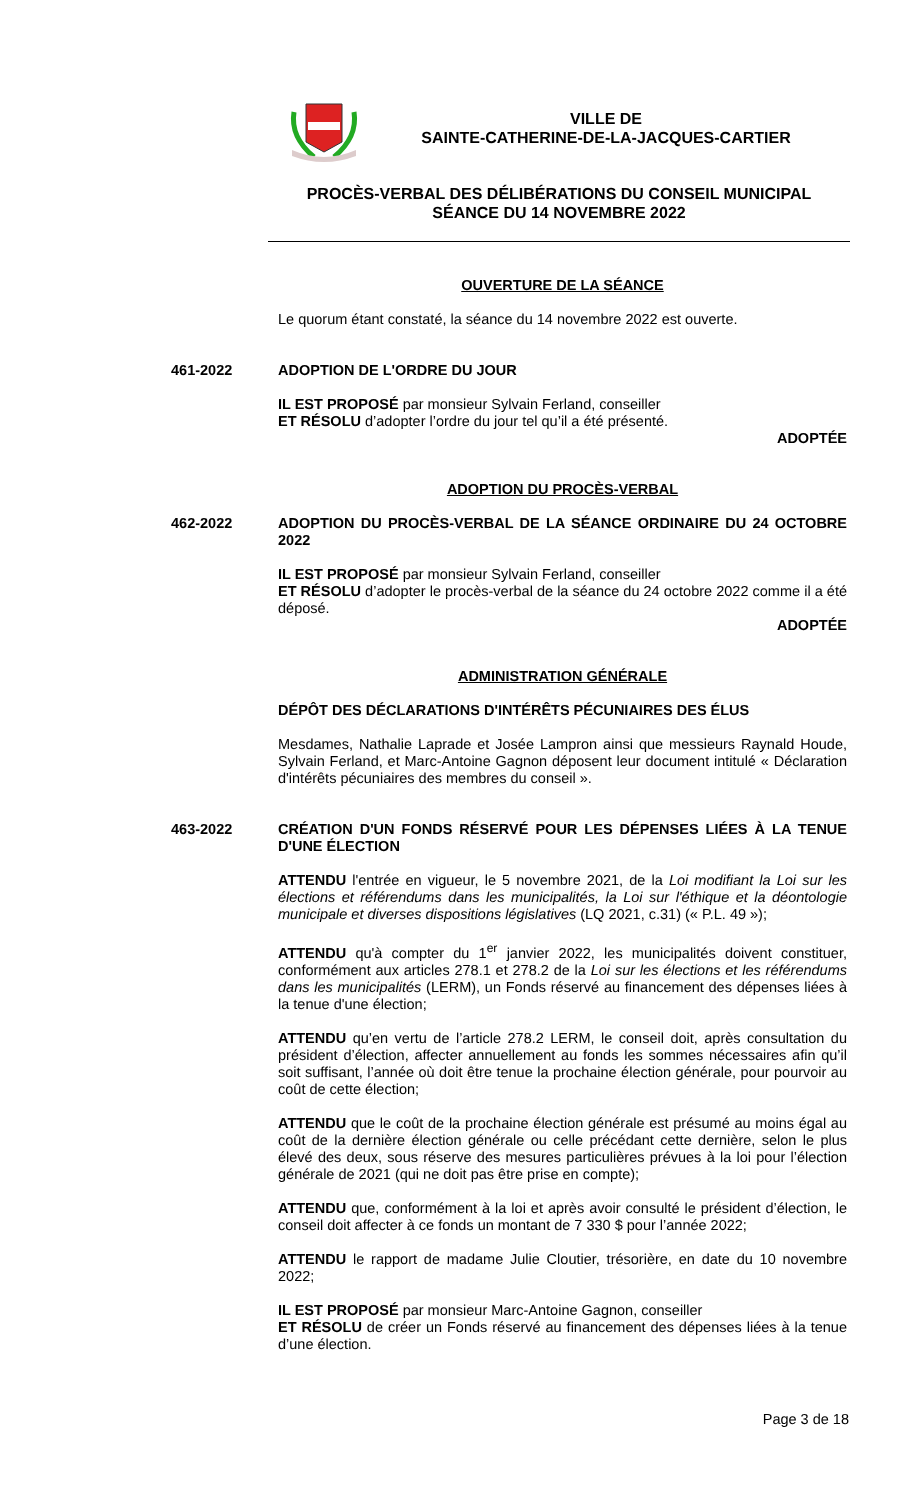VILLE DE
SAINTE-CATHERINE-DE-LA-JACQUES-CARTIER
PROCÈS-VERBAL DES DÉLIBÉRATIONS DU CONSEIL MUNICIPAL
SÉANCE DU 14 NOVEMBRE 2022
OUVERTURE DE LA SÉANCE
Le quorum étant constaté, la séance du 14 novembre 2022 est ouverte.
461-2022 ADOPTION DE L'ORDRE DU JOUR
IL EST PROPOSÉ par monsieur Sylvain Ferland, conseiller
ET RÉSOLU d’adopter l’ordre du jour tel qu’il a été présenté.
ADOPTÉE
ADOPTION DU PROCÈS-VERBAL
462-2022 ADOPTION DU PROCÈS-VERBAL DE LA SÉANCE ORDINAIRE DU 24 OCTOBRE 2022
IL EST PROPOSÉ par monsieur Sylvain Ferland, conseiller
ET RÉSOLU d’adopter le procès-verbal de la séance du 24 octobre 2022 comme il a été déposé.
ADOPTÉE
ADMINISTRATION GÉNÉRALE
DÉPÔT DES DÉCLARATIONS D'INTÉRÊTS PÉCUNIAIRES DES ÉLUS
Mesdames, Nathalie Laprade et Josée Lampron ainsi que messieurs Raynald Houde, Sylvain Ferland, et Marc-Antoine Gagnon déposent leur document intitulé « Déclaration d'intérêts pécuniaires des membres du conseil ».
463-2022 CRÉATION D'UN FONDS RÉSERVÉ POUR LES DÉPENSES LIÉES À LA TENUE D'UNE ÉLECTION
ATTENDU l'entrée en vigueur, le 5 novembre 2021, de la Loi modifiant la Loi sur les élections et référendums dans les municipalités, la Loi sur l'éthique et la déontologie municipale et diverses dispositions législatives (LQ 2021, c.31) (« P.L. 49 »);
ATTENDU qu'à compter du 1<sup>er</sup> janvier 2022, les municipalités doivent constituer, conformément aux articles 278.1 et 278.2 de la Loi sur les élections et les référendums dans les municipalités (LERM), un Fonds réservé au financement des dépenses liées à la tenue d'une élection;
ATTENDU qu’en vertu de l’article 278.2 LERM, le conseil doit, après consultation du président d’élection, affecter annuellement au fonds les sommes nécessaires afin qu’il soit suffisant, l’année où doit être tenue la prochaine élection générale, pour pourvoir au coût de cette élection;
ATTENDU que le coût de la prochaine élection générale est présumé au moins égal au coût de la dernière élection générale ou celle précédant cette dernière, selon le plus élevé des deux, sous réserve des mesures particulières prévues à la loi pour l’élection générale de 2021 (qui ne doit pas être prise en compte);
ATTENDU que, conformément à la loi et après avoir consulté le président d’élection, le conseil doit affecter à ce fonds un montant de 7 330 $ pour l’année 2022;
ATTENDU le rapport de madame Julie Cloutier, trésorière, en date du 10 novembre 2022;
IL EST PROPOSÉ par monsieur Marc-Antoine Gagnon, conseiller
ET RÉSOLU de créer un Fonds réservé au financement des dépenses liées à la tenue d’une élection.
Page 3 de 18